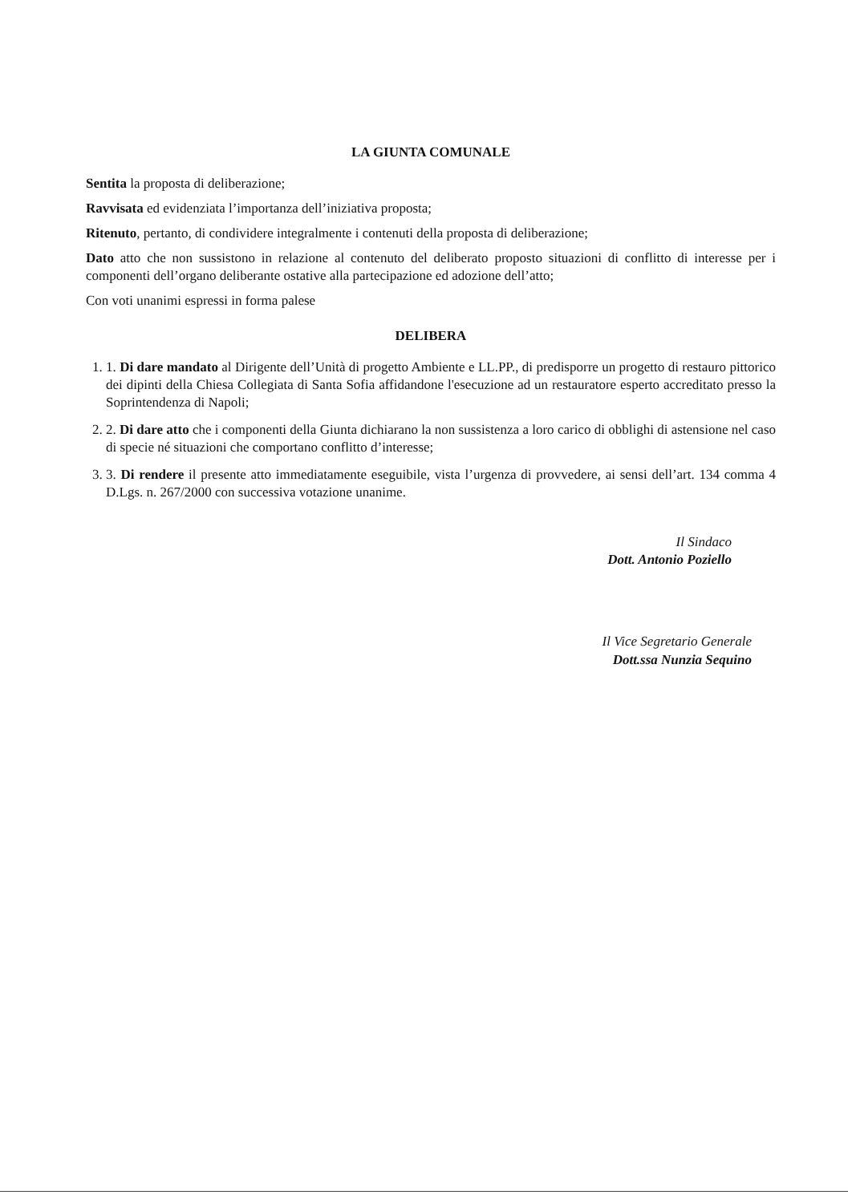LA GIUNTA COMUNALE
Sentita la proposta di deliberazione;
Ravvisata ed evidenziata l’importanza dell’iniziativa proposta;
Ritenuto, pertanto, di condividere integralmente i contenuti della proposta di deliberazione;
Dato atto che non sussistono in relazione al contenuto del deliberato proposto situazioni di conflitto di interesse per i componenti dell’organo deliberante ostative alla partecipazione ed adozione dell’atto;
Con voti unanimi espressi in forma palese
DELIBERA
1. 1. Di dare mandato al Dirigente dell’Unità di progetto Ambiente e LL.PP., di predisporre un progetto di restauro pittorico dei dipinti della Chiesa Collegiata di Santa Sofia affidandone l'esecuzione ad un restauratore esperto accreditato presso la Soprintendenza di Napoli;
2. 2. Di dare atto che i componenti della Giunta dichiarano la non sussistenza a loro carico di obblighi di astensione nel caso di specie né situazioni che comportano conflitto d’interesse;
3. 3. Di rendere il presente atto immediatamente eseguibile, vista l’urgenza di provvedere, ai sensi dell’art. 134 comma 4 D.Lgs. n. 267/2000 con successiva votazione unanime.
Il Sindaco
Dott. Antonio Poziello
Il Vice Segretario Generale
Dott.ssa Nunzia Sequino